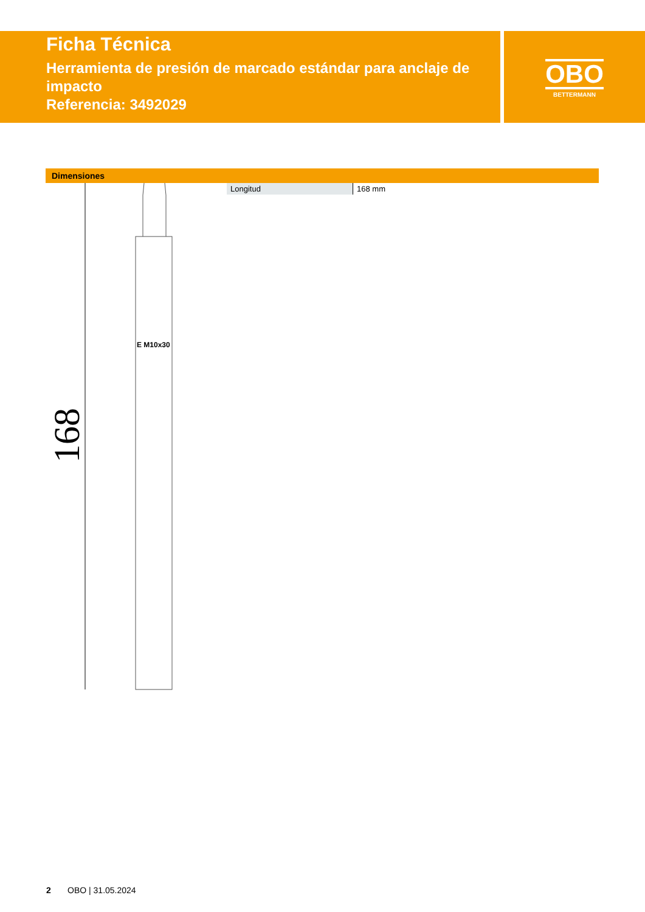Ficha Técnica
Herramienta de presión de marcado estándar para anclaje de impacto
Referencia: 3492029
OBO
BETTERMANN
Dimensiones
E M10x30
168
| Longitud | 168 mm |
2 OBO | 31.05.2024